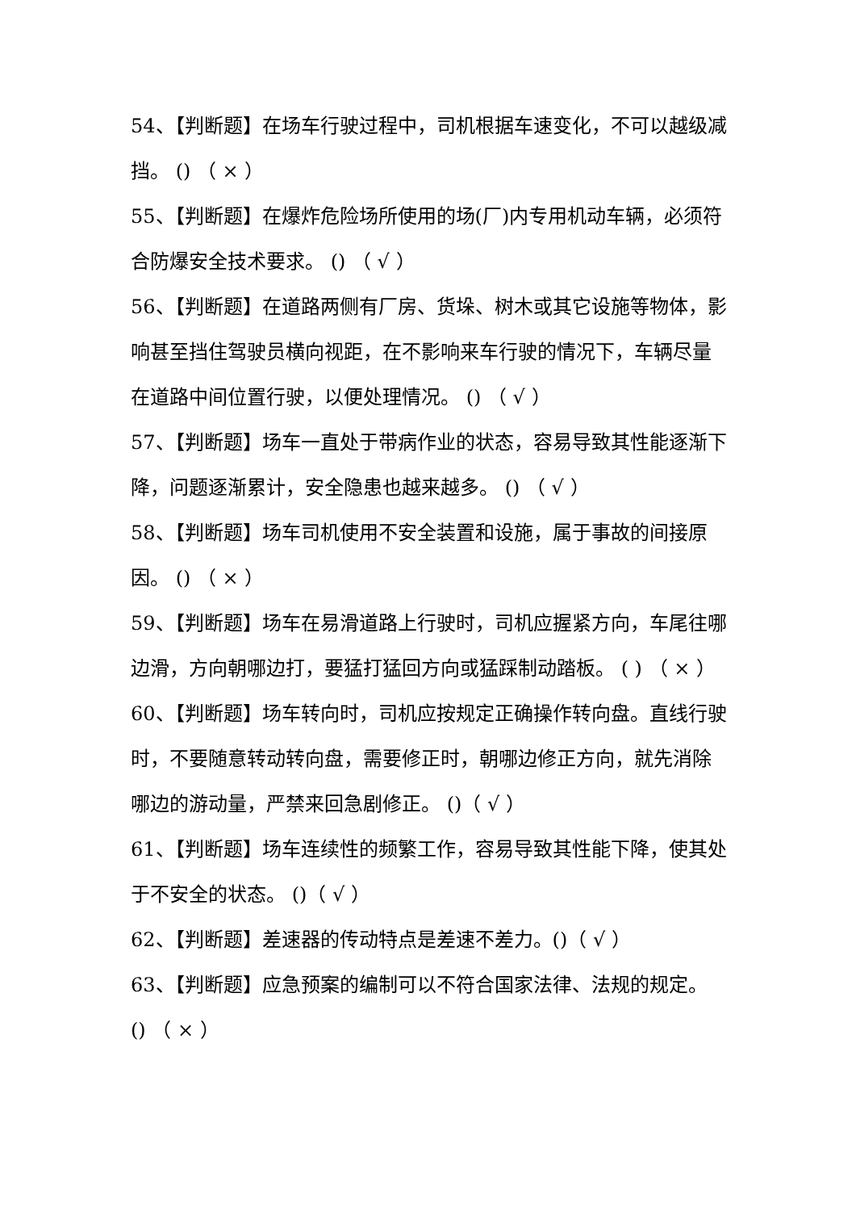54、【判断题】在场车行驶过程中，司机根据车速变化，不可以越级减挡。 () （ × ）
55、【判断题】在爆炸危险场所使用的场(厂)内专用机动车辆，必须符合防爆安全技术要求。 () （ √ ）
56、【判断题】在道路两侧有厂房、货垛、树木或其它设施等物体，影响甚至挡住驾驶员横向视距，在不影响来车行驶的情况下，车辆尽量在道路中间位置行驶，以便处理情况。 () （ √ ）
57、【判断题】场车一直处于带病作业的状态，容易导致其性能逐渐下降，问题逐渐累计，安全隐患也越来越多。 () （ √ ）
58、【判断题】场车司机使用不安全装置和设施，属于事故的间接原因。 () （ × ）
59、【判断题】场车在易滑道路上行驶时，司机应握紧方向，车尾往哪边滑，方向朝哪边打，要猛打猛回方向或猛踩制动踏板。 ( ) （ × ）
60、【判断题】场车转向时，司机应按规定正确操作转向盘。直线行驶时，不要随意转动转向盘，需要修正时，朝哪边修正方向，就先消除哪边的游动量，严禁来回急剧修正。 ()（ √ ）
61、【判断题】场车连续性的频繁工作，容易导致其性能下降，使其处于不安全的状态。 ()（ √ ）
62、【判断题】差速器的传动特点是差速不差力。()（ √ ）
63、【判断题】应急预案的编制可以不符合国家法律、法规的规定。 () （ × ）